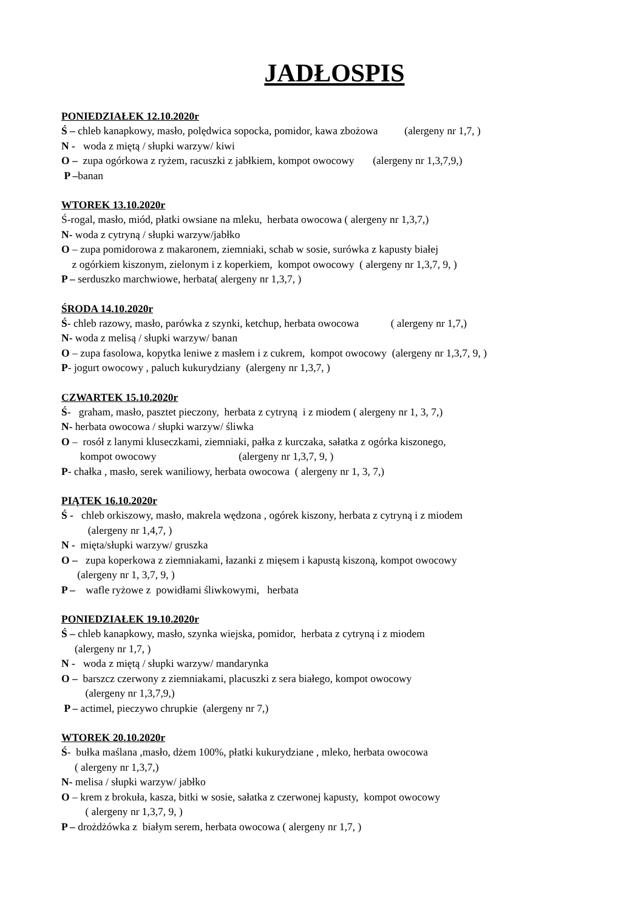JADŁOSPIS
PONIEDZIAŁEK 12.10.2020r
Ś – chleb kanapkowy, masło, polędwica sopocka, pomidor, kawa zbożowa (alergeny nr 1,7, )
N - woda z miętą / słupki warzyw/ kiwi
O – zupa ogórkowa z ryżem, racuszki z jabłkiem, kompot owocowy (alergeny nr 1,3,7,9,)
P –banan
WTOREK 13.10.2020r
Ś-rogal, masło, miód, płatki owsiane na mleku, herbata owocowa ( alergeny nr 1,3,7,)
N- woda z cytryną / słupki warzyw/jabłko
O – zupa pomidorowa z makaronem, ziemniaki, schab w sosie, surówka z kapusty białej
z ogórkiem kiszonym, zielonym i z koperkiem, kompot owocowy ( alergeny nr 1,3,7, 9, )
P – serduszko marchwiowe, herbata( alergeny nr 1,3,7, )
ŚRODA 14.10.2020r
Ś- chleb razowy, masło, parówka z szynki, ketchup, herbata owocowa ( alergeny nr 1,7,)
N- woda z melisą / słupki warzyw/ banan
O – zupa fasolowa, kopytka leniwe z masłem i z cukrem, kompot owocowy (alergeny nr 1,3,7, 9, )
P- jogurt owocowy , paluch kukurydziany (alergeny nr 1,3,7, )
CZWARTEK 15.10.2020r
Ś- graham, masło, pasztet pieczony, herbata z cytryną i z miodem ( alergeny nr 1, 3, 7,)
N- herbata owocowa / słupki warzyw/ śliwka
O – rosół z lanymi kluseczkami, ziemniaki, pałka z kurczaka, sałatka z ogórka kiszonego,
kompot owocowy (alergeny nr 1,3,7, 9, )
P- chałka , masło, serek waniliowy, herbata owocowa ( alergeny nr 1, 3, 7,)
PIĄTEK 16.10.2020r
Ś - chleb orkiszowy, masło, makrela wędzona , ogórek kiszony, herbata z cytryną i z miodem
(alergeny nr 1,4,7, )
N - mięta/słupki warzyw/ gruszka
O – zupa koperkowa z ziemniakami, łazanki z mięsem i kapustą kiszoną, kompot owocowy
(alergeny nr 1, 3,7, 9, )
P – wafle ryżowe z powidłami śliwkowymi, herbata
PONIEDZIAŁEK 19.10.2020r
Ś – chleb kanapkowy, masło, szynka wiejska, pomidor, herbata z cytryną i z miodem
(alergeny nr 1,7, )
N - woda z miętą / słupki warzyw/ mandarynka
O – barszcz czerwony z ziemniakami, placuszki z sera białego, kompot owocowy
(alergeny nr 1,3,7,9,)
P – actimel, pieczywo chrupkie (alergeny nr 7,)
WTOREK 20.10.2020r
Ś- bułka maślana ,masło, dżem 100%, płatki kukurydziane , mleko, herbata owocowa
( alergeny nr 1,3,7,)
N- melisa / słupki warzyw/ jabłko
O – krem z brokuła, kasza, bitki w sosie, sałatka z czerwonej kapusty, kompot owocowy
( alergeny nr 1,3,7, 9, )
P – drożdżówka z białym serem, herbata owocowa ( alergeny nr 1,7, )